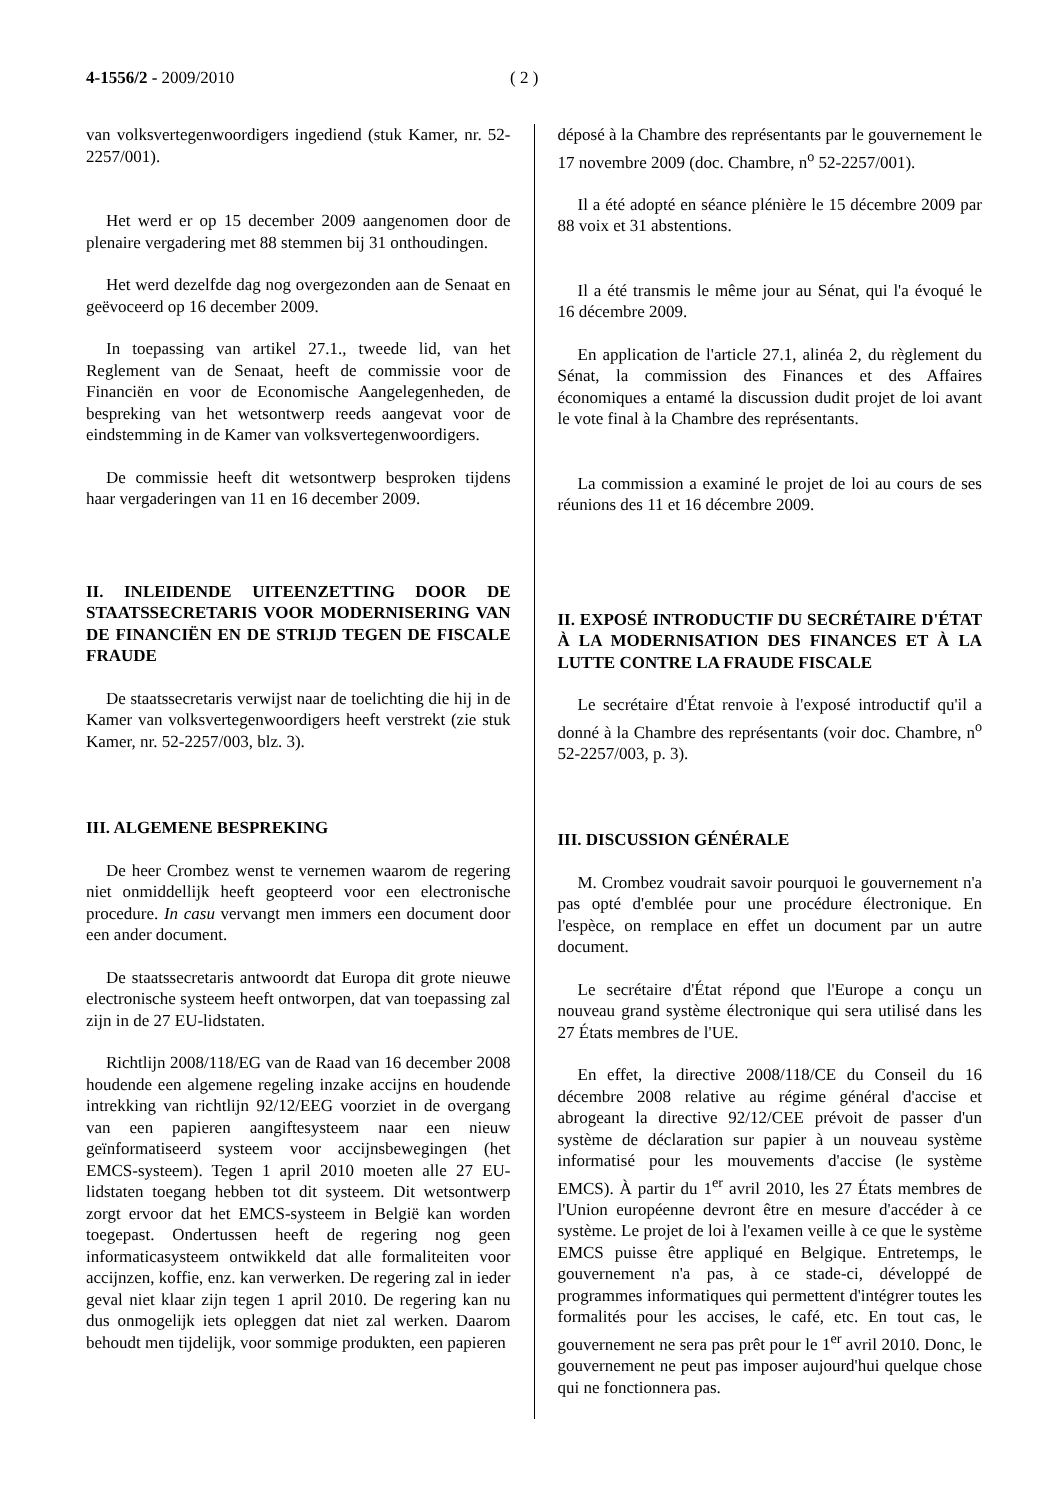4-1556/2 - 2009/2010 ( 2 )
van volksvertegenwoordigers ingediend (stuk Kamer, nr. 52-2257/001).
Het werd er op 15 december 2009 aangenomen door de plenaire vergadering met 88 stemmen bij 31 onthoudingen.
Het werd dezelfde dag nog overgezonden aan de Senaat en geëvoceerd op 16 december 2009.
In toepassing van artikel 27.1., tweede lid, van het Reglement van de Senaat, heeft de commissie voor de Financiën en voor de Economische Aangelegenheden, de bespreking van het wetsontwerp reeds aangevat voor de eindstemming in de Kamer van volksvertegenwoordigers.
De commissie heeft dit wetsontwerp besproken tijdens haar vergaderingen van 11 en 16 december 2009.
II. INLEIDENDE UITEENZETTING DOOR DE STAATSSECRETARIS VOOR MODERNISERING VAN DE FINANCIËN EN DE STRIJD TEGEN DE FISCALE FRAUDE
De staatssecretaris verwijst naar de toelichting die hij in de Kamer van volksvertegenwoordigers heeft verstrekt (zie stuk Kamer, nr. 52-2257/003, blz. 3).
III. ALGEMENE BESPREKING
De heer Crombez wenst te vernemen waarom de regering niet onmiddellijk heeft geopteerd voor een electronische procedure. In casu vervangt men immers een document door een ander document.
De staatssecretaris antwoordt dat Europa dit grote nieuwe electronische systeem heeft ontworpen, dat van toepassing zal zijn in de 27 EU-lidstaten.
Richtlijn 2008/118/EG van de Raad van 16 december 2008 houdende een algemene regeling inzake accijns en houdende intrekking van richtlijn 92/12/EEG voorziet in de overgang van een papieren aangiftesysteem naar een nieuw geïnformatiseerd systeem voor accijnsbewegingen (het EMCS-systeem). Tegen 1 april 2010 moeten alle 27 EU-lidstaten toegang hebben tot dit systeem. Dit wetsontwerp zorgt ervoor dat het EMCS-systeem in België kan worden toegepast. Ondertussen heeft de regering nog geen informaticasysteem ontwikkeld dat alle formaliteiten voor accijnzen, koffie, enz. kan verwerken. De regering zal in ieder geval niet klaar zijn tegen 1 april 2010. De regering kan nu dus onmogelijk iets opleggen dat niet zal werken. Daarom behoudt men tijdelijk, voor sommige produkten, een papieren
déposé à la Chambre des représentants par le gouvernement le 17 novembre 2009 (doc. Chambre, n<sup>o</sup> 52-2257/001).
Il a été adopté en séance plénière le 15 décembre 2009 par 88 voix et 31 abstentions.
Il a été transmis le même jour au Sénat, qui l'a évoqué le 16 décembre 2009.
En application de l'article 27.1, alinéa 2, du règlement du Sénat, la commission des Finances et des Affaires économiques a entamé la discussion dudit projet de loi avant le vote final à la Chambre des représentants.
La commission a examiné le projet de loi au cours de ses réunions des 11 et 16 décembre 2009.
II. EXPOSÉ INTRODUCTIF DU SECRÉTAIRE D'ÉTAT À LA MODERNISATION DES FINANCES ET À LA LUTTE CONTRE LA FRAUDE FISCALE
Le secrétaire d'État renvoie à l'exposé introductif qu'il a donné à la Chambre des représentants (voir doc. Chambre, n<sup>o</sup> 52-2257/003, p. 3).
III. DISCUSSION GÉNÉRALE
M. Crombez voudrait savoir pourquoi le gouvernement n'a pas opté d'emblée pour une procédure électronique. En l'espèce, on remplace en effet un document par un autre document.
Le secrétaire d'État répond que l'Europe a conçu un nouveau grand système électronique qui sera utilisé dans les 27 États membres de l'UE.
En effet, la directive 2008/118/CE du Conseil du 16 décembre 2008 relative au régime général d'accise et abrogeant la directive 92/12/CEE prévoit de passer d'un système de déclaration sur papier à un nouveau système informatisé pour les mouvements d'accise (le système EMCS). À partir du 1<sup>er</sup> avril 2010, les 27 États membres de l'Union européenne devront être en mesure d'accéder à ce système. Le projet de loi à l'examen veille à ce que le système EMCS puisse être appliqué en Belgique. Entretemps, le gouvernement n'a pas, à ce stade-ci, développé de programmes informatiques qui permettent d'intégrer toutes les formalités pour les accises, le café, etc. En tout cas, le gouvernement ne sera pas prêt pour le 1<sup>er</sup> avril 2010. Donc, le gouvernement ne peut pas imposer aujourd'hui quelque chose qui ne fonctionnera pas.